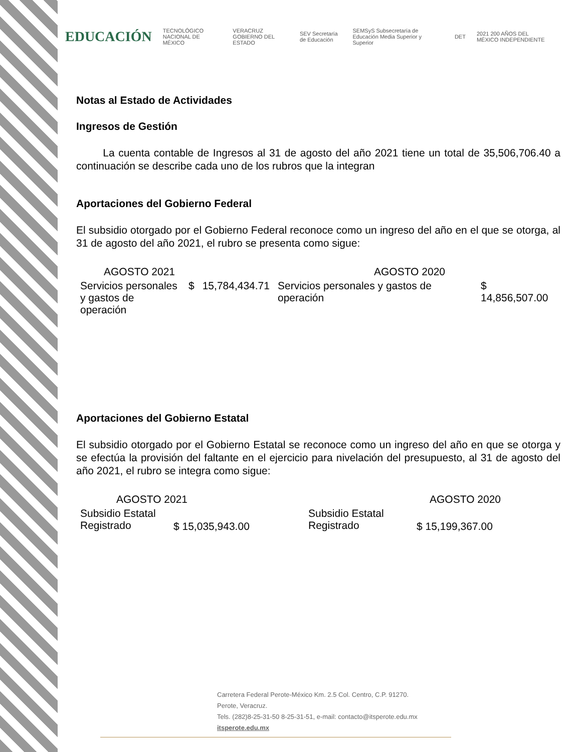EDUCACIÓN TECNOLÓGICO NACIONAL DE MÉXICO VERACRUZ GOBIERNO DEL ESTADO SEV Secretaría de Educación SEMSyS Subsecretaría de Educación Media Superior y Superior DET 2021 200 AÑOS DEL MÉXICO INDEPENDIENTE
Notas al Estado de Actividades
Ingresos de Gestión
La cuenta contable de Ingresos al 31 de agosto del año 2021 tiene un total de 35,506,706.40 a continuación se describe cada uno de los rubros que la integran
Aportaciones del Gobierno Federal
El subsidio otorgado por el Gobierno Federal reconoce como un ingreso del año en el que se otorga, al 31 de agosto del año 2021, el rubro se presenta como sigue:
| AGOSTO 2021 | | | AGOSTO 2020 | |
| Servicios personales y gastos de operación | $ | 15,784,434.71 | Servicios personales y gastos de operación | $ 14,856,507.00 |
Aportaciones del Gobierno Estatal
El subsidio otorgado por el Gobierno Estatal se reconoce como un ingreso del año en que se otorga y se efectúa la provisión del faltante en el ejercicio para nivelación del presupuesto, al 31 de agosto del año 2021, el rubro se integra como sigue:
| AGOSTO 2021 | | AGOSTO 2020 | |
| Subsidio Estatal Registrado | $ 15,035,943.00 | Subsidio Estatal Registrado | $ 15,199,367.00 |
Carretera Federal Perote-México Km. 2.5 Col. Centro, C.P. 91270.
Perote, Veracruz.
Tels. (282)8-25-31-50 8-25-31-51, e-mail: contacto@itsperote.edu.mx
itsperote.edu.mx